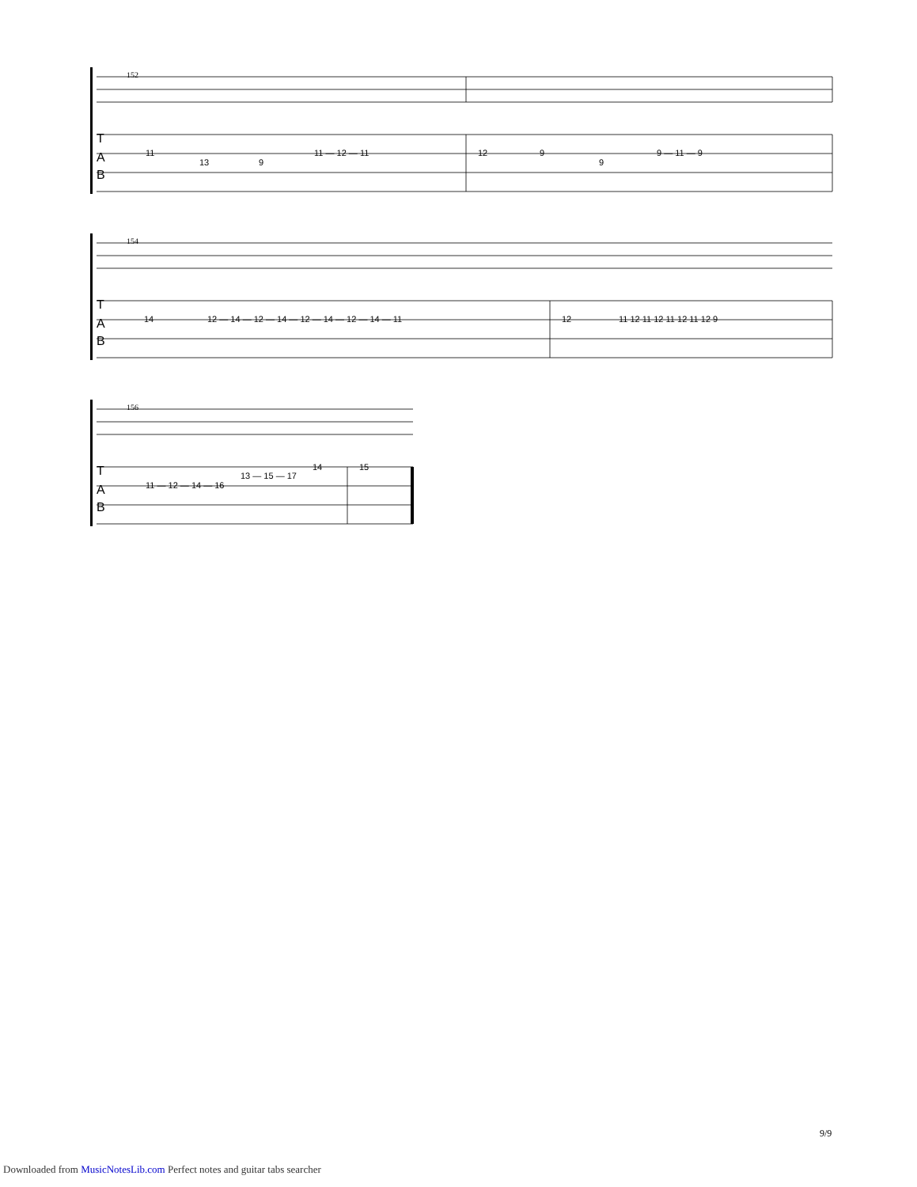T
A
B
152
11
13
9
11 — 12 — 11
12
9
9
9 — 11 — 9
T
A
B
154
14
12 — 14 — 12 — 14 — 12 — 14 — 12 — 14 — 11
12
11 12 11 12 11 12 11 12 9
T
A
B
156
11 — 12 — 14 — 16
13 — 15 — 17
14
15
9/9
Downloaded from MusicNotesLib.com Perfect notes and guitar tabs searcher